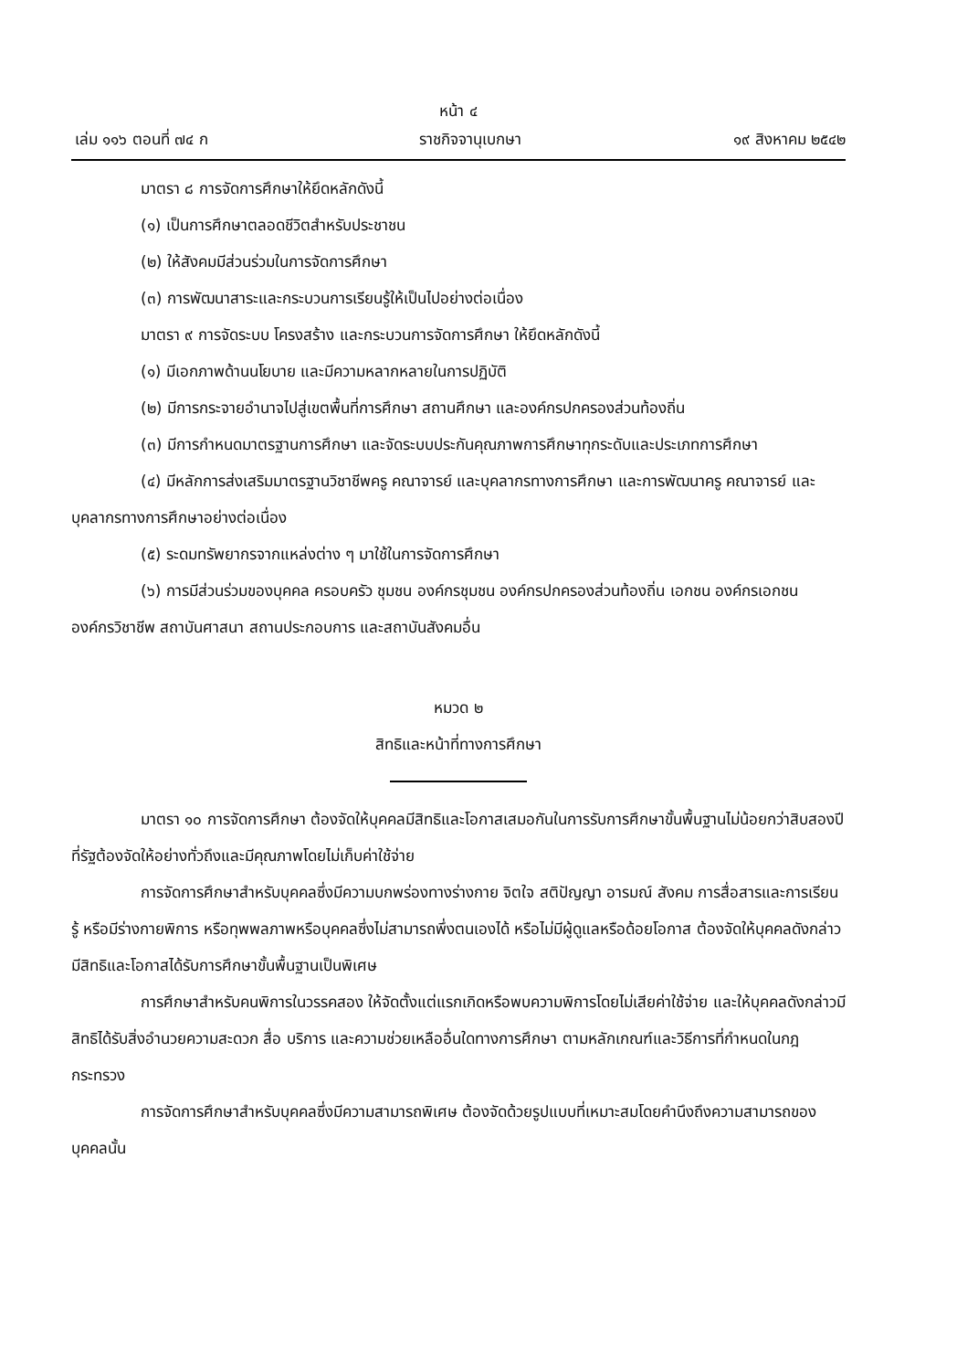หน้า ๔
เล่ม ๑๑๖ ตอนที่ ๗๔ ก ราชกิจจานุเบกษา ๑๙ สิงหาคม ๒๕๔๒
มาตรา ๘ การจัดการศึกษาให้ยึดหลักดังนี้
(๑) เป็นการศึกษาตลอดชีวิตสำหรับประชาชน
(๒) ให้สังคมมีส่วนร่วมในการจัดการศึกษา
(๓) การพัฒนาสาระและกระบวนการเรียนรู้ให้เป็นไปอย่างต่อเนื่อง
มาตรา ๙ การจัดระบบ โครงสร้าง และกระบวนการจัดการศึกษา ให้ยึดหลักดังนี้
(๑) มีเอกภาพด้านนโยบาย และมีความหลากหลายในการปฏิบัติ
(๒) มีการกระจายอำนาจไปสู่เขตพื้นที่การศึกษา สถานศึกษา และองค์กรปกครองส่วนท้องถิ่น
(๓) มีการกำหนดมาตรฐานการศึกษา และจัดระบบประกันคุณภาพการศึกษาทุกระดับและประเภทการศึกษา
(๔) มีหลักการส่งเสริมมาตรฐานวิชาชีพครู คณาจารย์ และบุคลากรทางการศึกษา และการพัฒนาครู คณาจารย์ และบุคลากรทางการศึกษาอย่างต่อเนื่อง
(๕) ระดมทรัพยากรจากแหล่งต่าง ๆ มาใช้ในการจัดการศึกษา
(๖) การมีส่วนร่วมของบุคคล ครอบครัว ชุมชน องค์กรชุมชน องค์กรปกครองส่วนท้องถิ่น เอกชน องค์กรเอกชน องค์กรวิชาชีพ สถาบันศาสนา สถานประกอบการ และสถาบันสังคมอื่น
หมวด ๒
สิทธิและหน้าที่ทางการศึกษา
มาตรา ๑๐ การจัดการศึกษา ต้องจัดให้บุคคลมีสิทธิและโอกาสเสมอกันในการรับการศึกษาขั้นพื้นฐานไม่น้อยกว่าสิบสองปีที่รัฐต้องจัดให้อย่างทั่วถึงและมีคุณภาพโดยไม่เก็บค่าใช้จ่าย
การจัดการศึกษาสำหรับบุคคลซึ่งมีความบกพร่องทางร่างกาย จิตใจ สติปัญญา อารมณ์ สังคม การสื่อสารและการเรียนรู้ หรือมีร่างกายพิการ หรือทุพพลภาพหรือบุคคลซึ่งไม่สามารถพึ่งตนเองได้ หรือไม่มีผู้ดูแลหรือด้อยโอกาส ต้องจัดให้บุคคลดังกล่าวมีสิทธิและโอกาสได้รับการศึกษาขั้นพื้นฐานเป็นพิเศษ
การศึกษาสำหรับคนพิการในวรรคสอง ให้จัดตั้งแต่แรกเกิดหรือพบความพิการโดยไม่เสียค่าใช้จ่าย และให้บุคคลดังกล่าวมีสิทธิได้รับสิ่งอำนวยความสะดวก สื่อ บริการ และความช่วยเหลืออื่นใดทางการศึกษา ตามหลักเกณฑ์และวิธีการที่กำหนดในกฎกระทรวง
การจัดการศึกษาสำหรับบุคคลซึ่งมีความสามารถพิเศษ ต้องจัดด้วยรูปแบบที่เหมาะสมโดยคำนึงถึงความสามารถของบุคคลนั้น